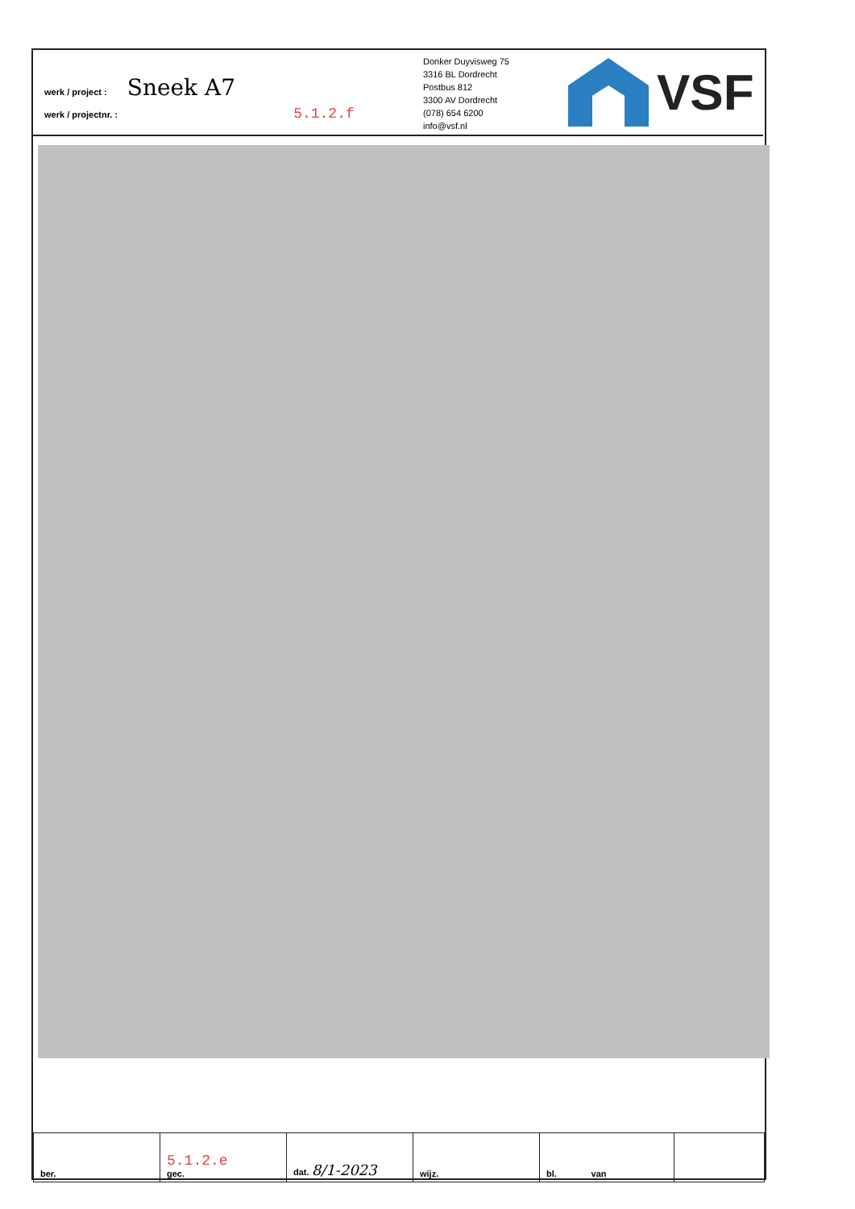werk / project : Sneek A7
werk / projectnr. : 5.1.2.f
Donker Duyvisweg 75
3316 BL Dordrecht
Postbus 812
3300 AV Dordrecht
(078) 654 6200
info@vsf.nl
VSF
| ber. | 5.1.2.e gec. | dat. 8/1-2023 | wijz. | bl. van | |